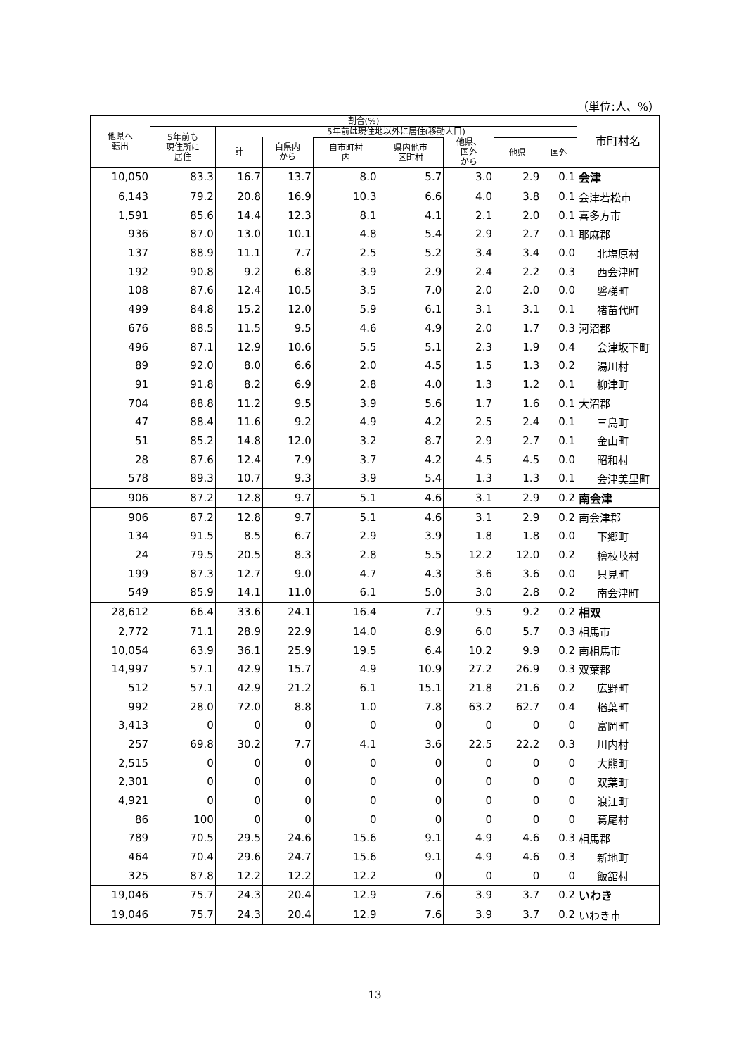（単位:人、%）
| 他県へ 転出 | 割合(%) | | | | | | | | 市町村名 |
| --- | --- | --- | --- | --- | --- | --- | --- | --- | --- |
| | 5年前も 現住所に 居住 | 5年前は現住地以外に居住(移動人口) | | | | | | | |
| | | 計 | 自県内 から | | | 他県、 国外 から | | | |
| | | | | 自市町村 内 | 県内他市 区町村 | | 他県 | 国外 | |
| 10,050 | 83.3 | 16.7 | 13.7 | 8.0 | 5.7 | 3.0 | 2.9 | 0.1 | 会津 |
| 6,143 | 79.2 | 20.8 | 16.9 | 10.3 | 6.6 | 4.0 | 3.8 | 0.1 | 会津若松市 |
| 1,591 | 85.6 | 14.4 | 12.3 | 8.1 | 4.1 | 2.1 | 2.0 | 0.1 | 喜多方市 |
| 936 | 87.0 | 13.0 | 10.1 | 4.8 | 5.4 | 2.9 | 2.7 | 0.1 | 耶麻郡 |
| 137 | 88.9 | 11.1 | 7.7 | 2.5 | 5.2 | 3.4 | 3.4 | 0.0 | 北塩原村 |
| 192 | 90.8 | 9.2 | 6.8 | 3.9 | 2.9 | 2.4 | 2.2 | 0.3 | 西会津町 |
| 108 | 87.6 | 12.4 | 10.5 | 3.5 | 7.0 | 2.0 | 2.0 | 0.0 | 磐梯町 |
| 499 | 84.8 | 15.2 | 12.0 | 5.9 | 6.1 | 3.1 | 3.1 | 0.1 | 猪苗代町 |
| 676 | 88.5 | 11.5 | 9.5 | 4.6 | 4.9 | 2.0 | 1.7 | 0.3 | 河沼郡 |
| 496 | 87.1 | 12.9 | 10.6 | 5.5 | 5.1 | 2.3 | 1.9 | 0.4 | 会津坂下町 |
| 89 | 92.0 | 8.0 | 6.6 | 2.0 | 4.5 | 1.5 | 1.3 | 0.2 | 湯川村 |
| 91 | 91.8 | 8.2 | 6.9 | 2.8 | 4.0 | 1.3 | 1.2 | 0.1 | 柳津町 |
| 704 | 88.8 | 11.2 | 9.5 | 3.9 | 5.6 | 1.7 | 1.6 | 0.1 | 大沼郡 |
| 47 | 88.4 | 11.6 | 9.2 | 4.9 | 4.2 | 2.5 | 2.4 | 0.1 | 三島町 |
| 51 | 85.2 | 14.8 | 12.0 | 3.2 | 8.7 | 2.9 | 2.7 | 0.1 | 金山町 |
| 28 | 87.6 | 12.4 | 7.9 | 3.7 | 4.2 | 4.5 | 4.5 | 0.0 | 昭和村 |
| 578 | 89.3 | 10.7 | 9.3 | 3.9 | 5.4 | 1.3 | 1.3 | 0.1 | 会津美里町 |
| 906 | 87.2 | 12.8 | 9.7 | 5.1 | 4.6 | 3.1 | 2.9 | 0.2 | 南会津 |
| 906 | 87.2 | 12.8 | 9.7 | 5.1 | 4.6 | 3.1 | 2.9 | 0.2 | 南会津郡 |
| 134 | 91.5 | 8.5 | 6.7 | 2.9 | 3.9 | 1.8 | 1.8 | 0.0 | 下郷町 |
| 24 | 79.5 | 20.5 | 8.3 | 2.8 | 5.5 | 12.2 | 12.0 | 0.2 | 檜枝岐村 |
| 199 | 87.3 | 12.7 | 9.0 | 4.7 | 4.3 | 3.6 | 3.6 | 0.0 | 只見町 |
| 549 | 85.9 | 14.1 | 11.0 | 6.1 | 5.0 | 3.0 | 2.8 | 0.2 | 南会津町 |
| 28,612 | 66.4 | 33.6 | 24.1 | 16.4 | 7.7 | 9.5 | 9.2 | 0.2 | 相双 |
| 2,772 | 71.1 | 28.9 | 22.9 | 14.0 | 8.9 | 6.0 | 5.7 | 0.3 | 相馬市 |
| 10,054 | 63.9 | 36.1 | 25.9 | 19.5 | 6.4 | 10.2 | 9.9 | 0.2 | 南相馬市 |
| 14,997 | 57.1 | 42.9 | 15.7 | 4.9 | 10.9 | 27.2 | 26.9 | 0.3 | 双葉郡 |
| 512 | 57.1 | 42.9 | 21.2 | 6.1 | 15.1 | 21.8 | 21.6 | 0.2 | 広野町 |
| 992 | 28.0 | 72.0 | 8.8 | 1.0 | 7.8 | 63.2 | 62.7 | 0.4 | 楢葉町 |
| 3,413 | 0 | 0 | 0 | 0 | 0 | 0 | 0 | 0 | 富岡町 |
| 257 | 69.8 | 30.2 | 7.7 | 4.1 | 3.6 | 22.5 | 22.2 | 0.3 | 川内村 |
| 2,515 | 0 | 0 | 0 | 0 | 0 | 0 | 0 | 0 | 大熊町 |
| 2,301 | 0 | 0 | 0 | 0 | 0 | 0 | 0 | 0 | 双葉町 |
| 4,921 | 0 | 0 | 0 | 0 | 0 | 0 | 0 | 0 | 浪江町 |
| 86 | 100 | 0 | 0 | 0 | 0 | 0 | 0 | 0 | 葛尾村 |
| 789 | 70.5 | 29.5 | 24.6 | 15.6 | 9.1 | 4.9 | 4.6 | 0.3 | 相馬郡 |
| 464 | 70.4 | 29.6 | 24.7 | 15.6 | 9.1 | 4.9 | 4.6 | 0.3 | 新地町 |
| 325 | 87.8 | 12.2 | 12.2 | 12.2 | 0 | 0 | 0 | 0 | 飯舘村 |
| 19,046 | 75.7 | 24.3 | 20.4 | 12.9 | 7.6 | 3.9 | 3.7 | 0.2 | いわき |
| 19,046 | 75.7 | 24.3 | 20.4 | 12.9 | 7.6 | 3.9 | 3.7 | 0.2 | いわき市 |
13